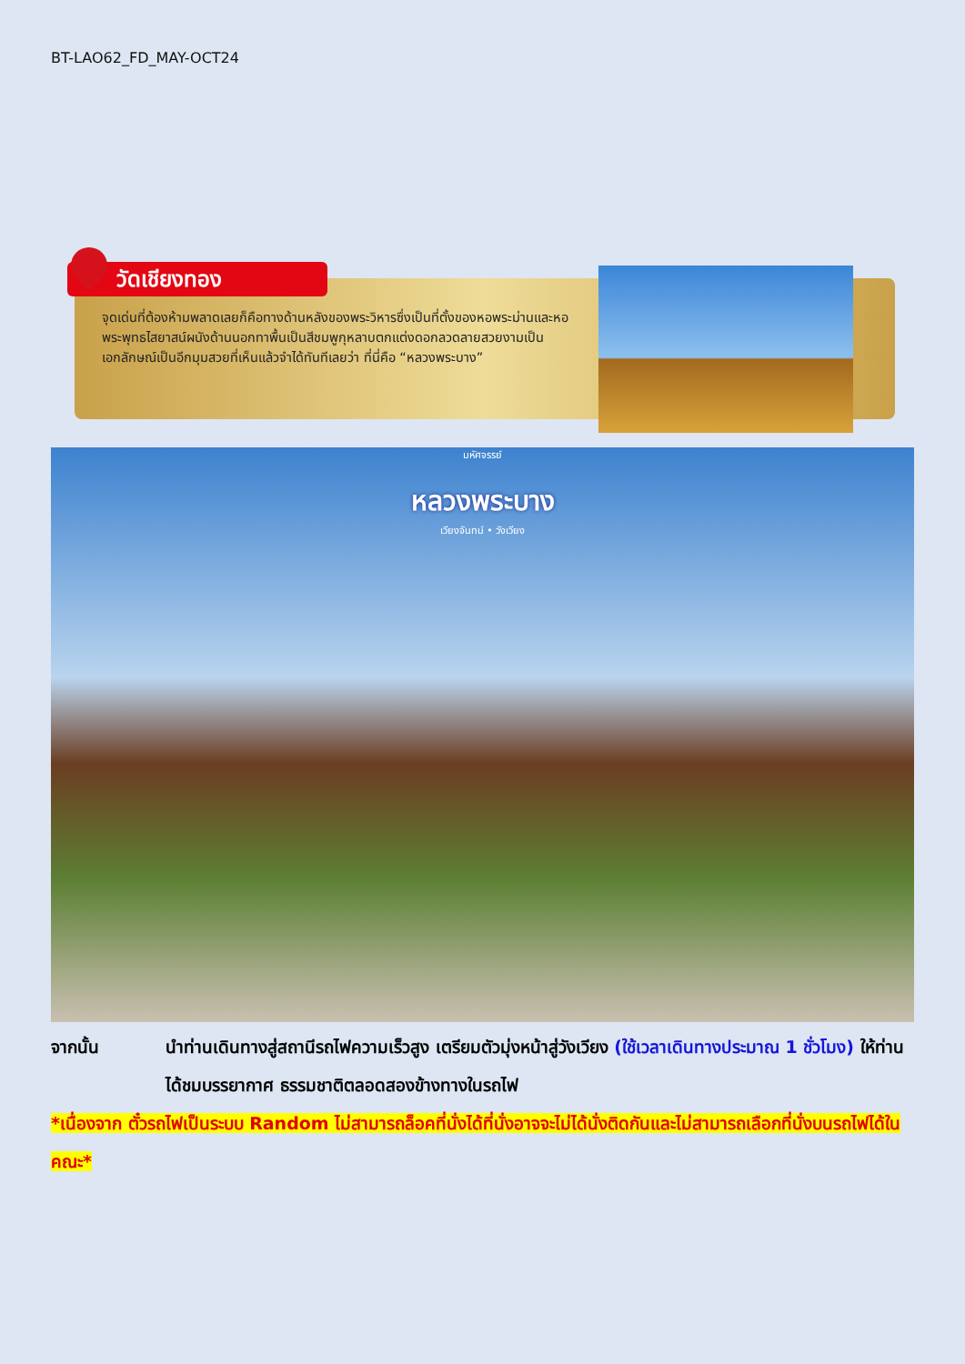BT-LAO62_FD_MAY-OCT24
วัดเชียงทอง
จุดเด่นที่ต้องห้ามพลาดเลยก็คือทางด้านหลังของพระวิหารซึ่งเป็นที่ตั้งของหอพระม่านและหอพระพุทธไสยาสน์ผนังด้านนอกทาพื้นเป็นสีชมพูกุหลาบตกแต่งดอกลวดลายสวยงามเป็นเอกลักษณ์เป็นอีกมุมสวยที่เห็นแล้วจำได้ทันทีเลยว่า ที่นี่คือ “หลวงพระบาง”
มหัศจรรย์
หลวงพระบาง
เวียงจันทน์ • วังเวียง
จากนั้น นำท่านเดินทางสู่สถานีรถไฟความเร็วสูง เตรียมตัวมุ่งหน้าสู่วังเวียง (ใช้เวลาเดินทางประมาณ 1 ชั่วโมง) ให้ท่านได้ชมบรรยากาศ ธรรมชาติตลอดสองข้างทางในรถไฟ
*เนื่องจาก ตั๋วรถไฟเป็นระบบ Random ไม่สามารถล็อคที่นั่งได้ที่นั่งอาจจะไม่ได้นั่งติดกันและไม่สามารถเลือกที่นั่งบนรถไฟได้ในคณะ*